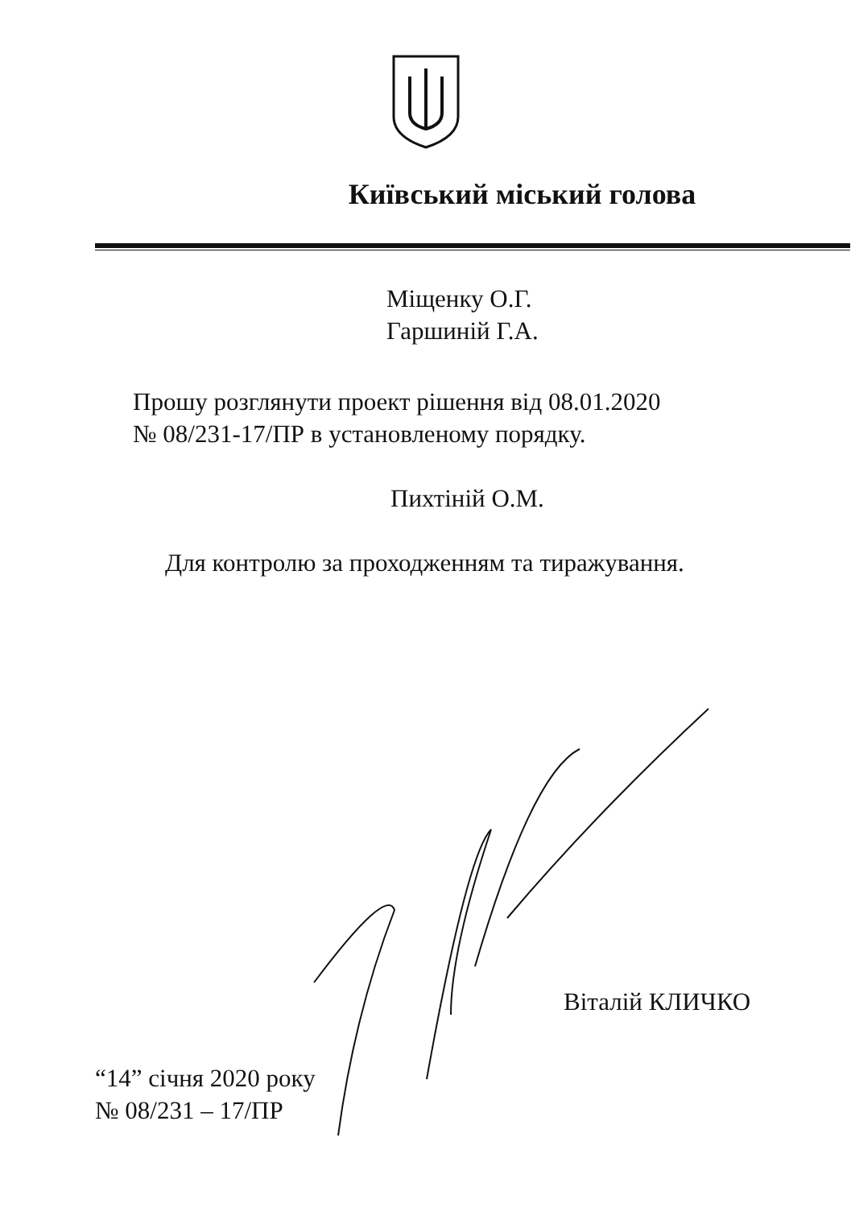Київський міський голова
Міщенку О.Г.
Гаршиній Г.А.
Прошу розглянути проект рішення від 08.01.2020
№ 08/231-17/ПР в установленому порядку.
Пихтіній О.М.
Для контролю за проходженням та тиражування.
Віталій КЛИЧКО
“14” січня 2020 року
№ 08/231 – 17/ПР